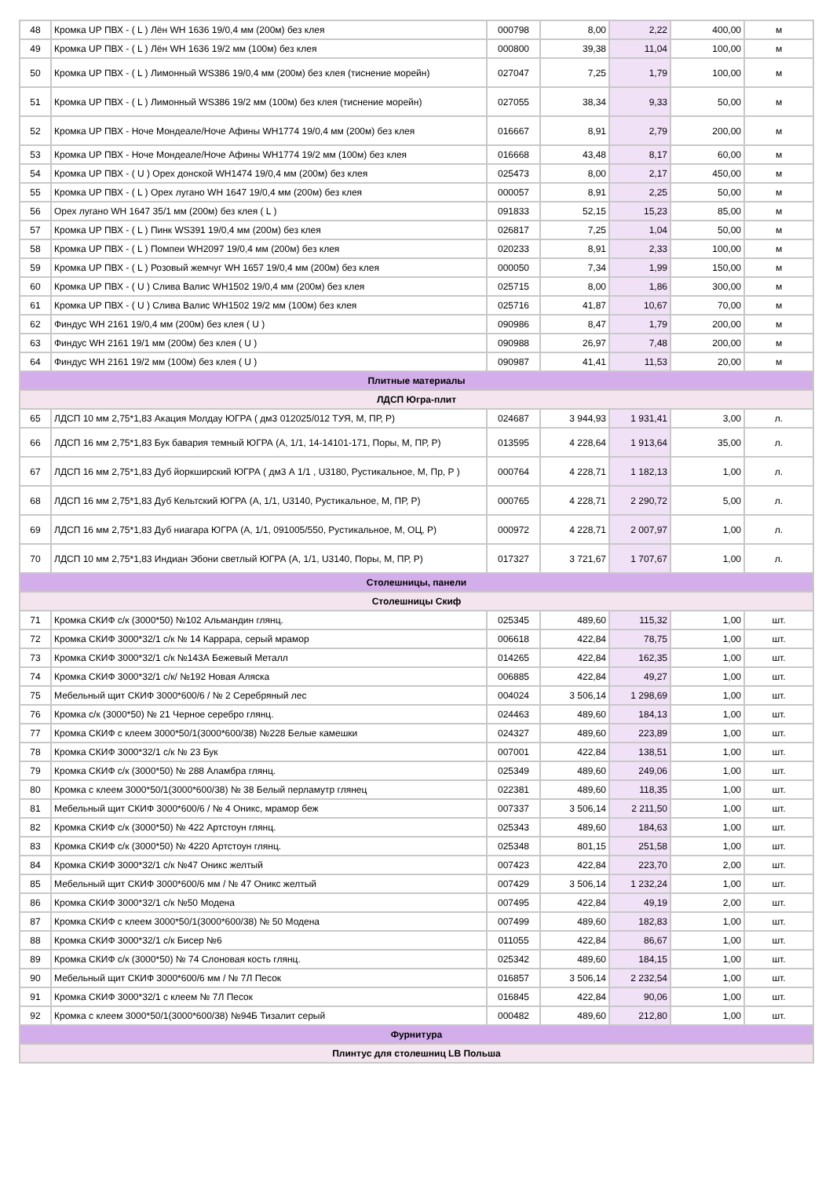| 48 | Кромка UP ПВХ - ( L ) Лён WH 1636 19/0,4 мм (200м) без клея | 000798 | 8,00 | 2,22 | 400,00 | м |
| 49 | Кромка UP ПВХ - ( L ) Лён WH 1636 19/2 мм (100м) без клея | 000800 | 39,38 | 11,04 | 100,00 | м |
| 50 | Кромка UP ПВХ - ( L ) Лимонный WS386 19/0,4 мм (200м) без клея (тиснение морейн) | 027047 | 7,25 | 1,79 | 100,00 | м |
| 51 | Кромка UP ПВХ - ( L ) Лимонный WS386 19/2 мм (100м) без клея (тиснение морейн) | 027055 | 38,34 | 9,33 | 50,00 | м |
| 52 | Кромка UP ПВХ - Ноче Мондеале/Ноче Афины WH1774 19/0,4 мм (200м) без клея | 016667 | 8,91 | 2,79 | 200,00 | м |
| 53 | Кромка UP ПВХ - Ноче Мондеале/Ноче Афины WH1774 19/2 мм (100м) без клея | 016668 | 43,48 | 8,17 | 60,00 | м |
| 54 | Кромка UP ПВХ - ( U ) Орех донской WH1474 19/0,4 мм (200м) без клея | 025473 | 8,00 | 2,17 | 450,00 | м |
| 55 | Кромка UP ПВХ - ( L ) Орех лугано WH 1647 19/0,4 мм (200м) без клея | 000057 | 8,91 | 2,25 | 50,00 | м |
| 56 | Орех лугано WH 1647 35/1 мм (200м) без клея ( L ) | 091833 | 52,15 | 15,23 | 85,00 | м |
| 57 | Кромка UP ПВХ - ( L ) Пинк WS391 19/0,4 мм (200м) без клея | 026817 | 7,25 | 1,04 | 50,00 | м |
| 58 | Кромка UP ПВХ - ( L ) Помпеи WH2097 19/0,4 мм (200м) без клея | 020233 | 8,91 | 2,33 | 100,00 | м |
| 59 | Кромка UP ПВХ - ( L ) Розовый жемчуг WH 1657 19/0,4 мм (200м) без клея | 000050 | 7,34 | 1,99 | 150,00 | м |
| 60 | Кромка UP ПВХ - ( U ) Слива Валис WH1502 19/0,4 мм (200м) без клея | 025715 | 8,00 | 1,86 | 300,00 | м |
| 61 | Кромка UP ПВХ - ( U ) Слива Валис WH1502 19/2 мм (100м) без клея | 025716 | 41,87 | 10,67 | 70,00 | м |
| 62 | Финдус WH 2161 19/0,4 мм (200м) без клея ( U ) | 090986 | 8,47 | 1,79 | 200,00 | м |
| 63 | Финдус WH 2161 19/1 мм (200м) без клея ( U ) | 090988 | 26,97 | 7,48 | 200,00 | м |
| 64 | Финдус WH 2161 19/2 мм (100м) без клея ( U ) | 090987 | 41,41 | 11,53 | 20,00 | м |
| Плитные материалы | | | | | | |
| ЛДСП Югра-плит | | | | | | |
| 65 | ЛДСП 10 мм 2,75*1,83 Акация Молдау ЮГРА ( дм3 012025/012 ТУЯ, М, ПР, Р) | 024687 | 3 944,93 | 1 931,41 | 3,00 | л. |
| 66 | ЛДСП 16 мм 2,75*1,83 Бук бавария темный ЮГРА (А, 1/1, 14-14101-171, Поры, М, ПР, Р) | 013595 | 4 228,64 | 1 913,64 | 35,00 | л. |
| 67 | ЛДСП 16 мм 2,75*1,83 Дуб йоркширский ЮГРА ( дм3 А 1/1 , U3180, Рустикальное, М, Пр, Р ) | 000764 | 4 228,71 | 1 182,13 | 1,00 | л. |
| 68 | ЛДСП 16 мм 2,75*1,83 Дуб Кельтский ЮГРА (А, 1/1, U3140, Рустикальное, М, ПР, Р) | 000765 | 4 228,71 | 2 290,72 | 5,00 | л. |
| 69 | ЛДСП 16 мм 2,75*1,83 Дуб ниагара ЮГРА (А, 1/1, 091005/550, Рустикальное, М, ОЦ, Р) | 000972 | 4 228,71 | 2 007,97 | 1,00 | л. |
| 70 | ЛДСП 10 мм 2,75*1,83 Индиан Эбони светлый ЮГРА (А, 1/1, U3140, Поры, М, ПР, Р) | 017327 | 3 721,67 | 1 707,67 | 1,00 | л. |
| Столешницы, панели | | | | | | |
| Столешницы Скиф | | | | | | |
| 71 | Кромка СКИФ с/к (3000*50) №102 Альмандин глянц. | 025345 | 489,60 | 115,32 | 1,00 | шт. |
| 72 | Кромка СКИФ 3000*32/1 с/к № 14 Каррара, серый мрамор | 006618 | 422,84 | 78,75 | 1,00 | шт. |
| 73 | Кромка СКИФ 3000*32/1 с/к №143А Бежевый Металл | 014265 | 422,84 | 162,35 | 1,00 | шт. |
| 74 | Кромка СКИФ 3000*32/1 с/к/ №192 Новая Аляска | 006885 | 422,84 | 49,27 | 1,00 | шт. |
| 75 | Мебельный щит СКИФ 3000*600/6 / № 2 Серебряный лес | 004024 | 3 506,14 | 1 298,69 | 1,00 | шт. |
| 76 | Кромка с/к (3000*50) № 21 Черное серебро глянц. | 024463 | 489,60 | 184,13 | 1,00 | шт. |
| 77 | Кромка СКИФ с клеем 3000*50/1(3000*600/38) №228 Белые камешки | 024327 | 489,60 | 223,89 | 1,00 | шт. |
| 78 | Кромка СКИФ 3000*32/1 с/к № 23 Бук | 007001 | 422,84 | 138,51 | 1,00 | шт. |
| 79 | Кромка СКИФ с/к (3000*50) № 288 Аламбра глянц. | 025349 | 489,60 | 249,06 | 1,00 | шт. |
| 80 | Кромка с клеем 3000*50/1(3000*600/38) № 38 Белый перламутр глянец | 022381 | 489,60 | 118,35 | 1,00 | шт. |
| 81 | Мебельный щит СКИФ 3000*600/6 / № 4 Оникс, мрамор беж | 007337 | 3 506,14 | 2 211,50 | 1,00 | шт. |
| 82 | Кромка СКИФ с/к (3000*50) № 422 Артстоун глянц. | 025343 | 489,60 | 184,63 | 1,00 | шт. |
| 83 | Кромка СКИФ с/к (3000*50) № 4220 Артстоун глянц. | 025348 | 801,15 | 251,58 | 1,00 | шт. |
| 84 | Кромка СКИФ 3000*32/1 с/к №47 Оникс желтый | 007423 | 422,84 | 223,70 | 2,00 | шт. |
| 85 | Мебельный щит СКИФ 3000*600/6 мм / № 47 Оникс желтый | 007429 | 3 506,14 | 1 232,24 | 1,00 | шт. |
| 86 | Кромка СКИФ 3000*32/1 с/к №50 Модена | 007495 | 422,84 | 49,19 | 2,00 | шт. |
| 87 | Кромка СКИФ с клеем 3000*50/1(3000*600/38) № 50 Модена | 007499 | 489,60 | 182,83 | 1,00 | шт. |
| 88 | Кромка СКИФ 3000*32/1 с/к Бисер №6 | 011055 | 422,84 | 86,67 | 1,00 | шт. |
| 89 | Кромка СКИФ с/к (3000*50) № 74 Слоновая кость глянц. | 025342 | 489,60 | 184,15 | 1,00 | шт. |
| 90 | Мебельный щит СКИФ 3000*600/6 мм / № 7Л Песок | 016857 | 3 506,14 | 2 232,54 | 1,00 | шт. |
| 91 | Кромка СКИФ 3000*32/1 с клеем № 7Л Песок | 016845 | 422,84 | 90,06 | 1,00 | шт. |
| 92 | Кромка с клеем 3000*50/1(3000*600/38) №94Б Тизалит серый | 000482 | 489,60 | 212,80 | 1,00 | шт. |
| Фурнитура | | | | | | |
| Плинтус для столешниц LB Польша | | | | | | |